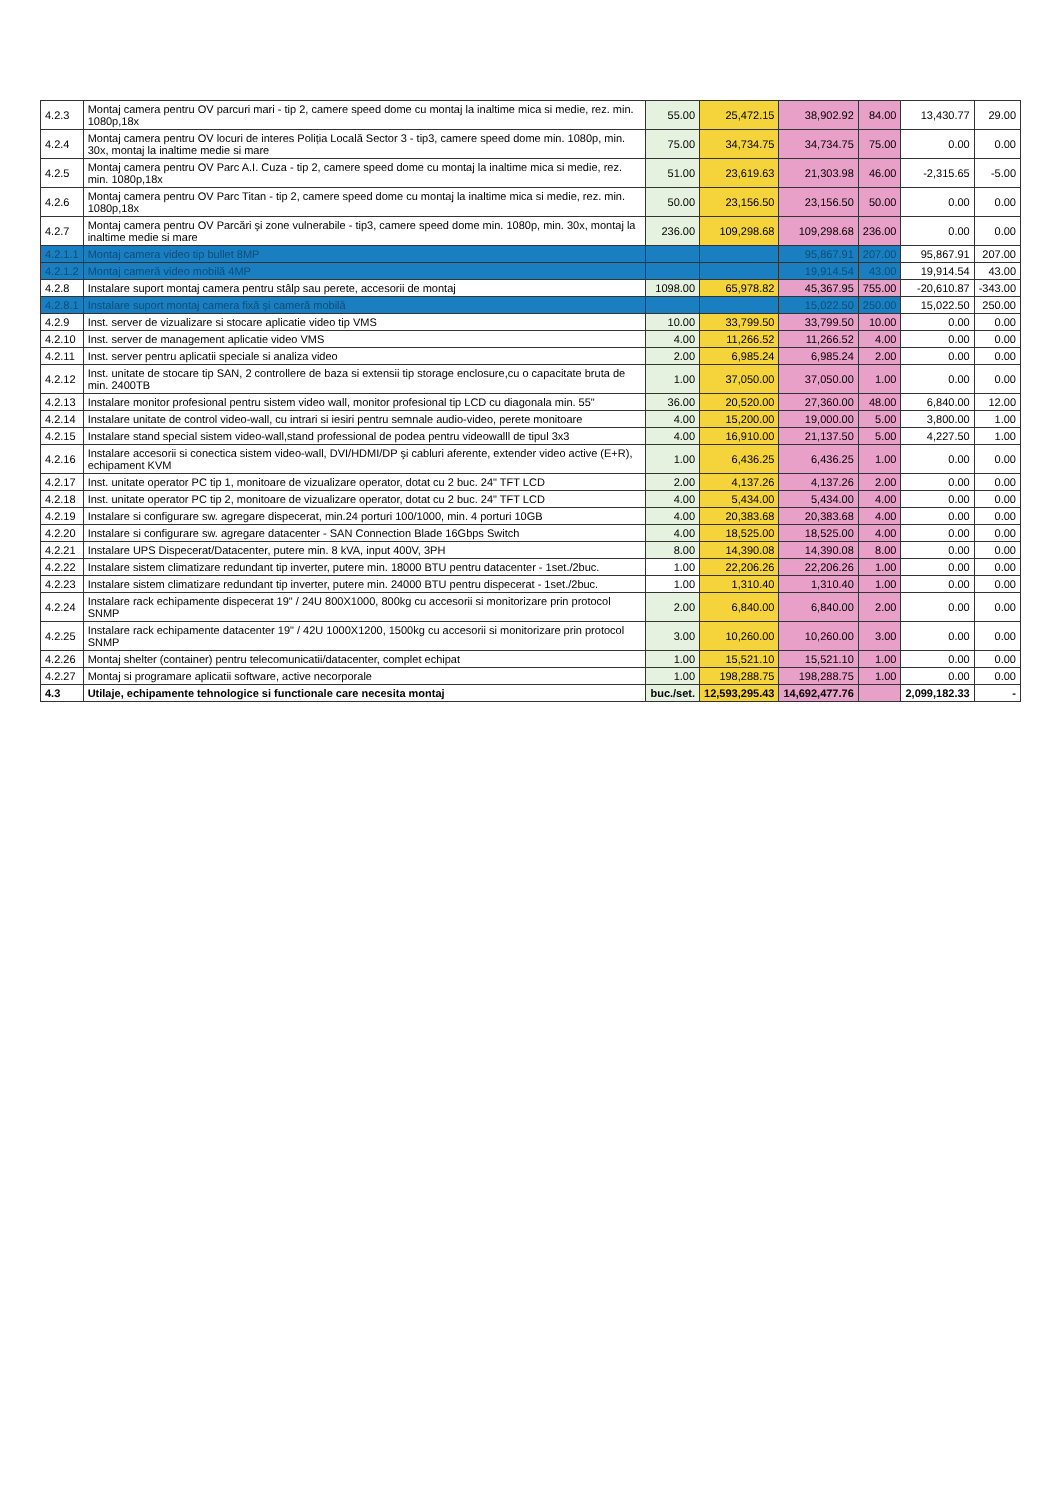| 4.2.3 | Montaj camera pentru OV parcuri mari - tip 2, camere speed dome cu montaj la inaltime mica si medie, rez. min. 1080p,18x | 55.00 | 25,472.15 | 38,902.92 | 84.00 | 13,430.77 | 29.00 |
| 4.2.4 | Montaj camera pentru OV locuri de interes Poliția Locală Sector 3 - tip3, camere speed dome min. 1080p, min. 30x, montaj la inaltime medie si mare | 75.00 | 34,734.75 | 34,734.75 | 75.00 | 0.00 | 0.00 |
| 4.2.5 | Montaj camera pentru OV Parc A.I. Cuza - tip 2, camere speed dome cu montaj la inaltime mica si medie, rez. min. 1080p,18x | 51.00 | 23,619.63 | 21,303.98 | 46.00 | -2,315.65 | -5.00 |
| 4.2.6 | Montaj camera pentru OV Parc Titan - tip 2, camere speed dome cu montaj la inaltime mica si medie, rez. min. 1080p,18x | 50.00 | 23,156.50 | 23,156.50 | 50.00 | 0.00 | 0.00 |
| 4.2.7 | Montaj camera pentru OV Parcări şi zone vulnerabile - tip3, camere speed dome min. 1080p, min. 30x, montaj la inaltime medie si mare | 236.00 | 109,298.68 | 109,298.68 | 236.00 | 0.00 | 0.00 |
| 4.2.1.1 | Montaj camera video tip bullet 8MP | | | 95,867.91 | 207.00 | 95,867.91 | 207.00 |
| 4.2.1.2 | Montaj cameră video mobilă 4MP | | | 19,914.54 | 43.00 | 19,914.54 | 43.00 |
| 4.2.8 | Instalare suport montaj camera pentru stâlp sau perete, accesorii de montaj | 1098.00 | 65,978.82 | 45,367.95 | 755.00 | -20,610.87 | -343.00 |
| 4.2.8.1 | Instalare suport montaj camera fixă şi cameră mobilă | | | 15,022.50 | 250.00 | 15,022.50 | 250.00 |
| 4.2.9 | Inst. server de vizualizare si stocare aplicatie video tip VMS | 10.00 | 33,799.50 | 33,799.50 | 10.00 | 0.00 | 0.00 |
| 4.2.10 | Inst. server de management aplicatie video VMS | 4.00 | 11,266.52 | 11,266.52 | 4.00 | 0.00 | 0.00 |
| 4.2.11 | Inst. server pentru aplicatii speciale si analiza video | 2.00 | 6,985.24 | 6,985.24 | 2.00 | 0.00 | 0.00 |
| 4.2.12 | Inst. unitate de stocare tip SAN, 2 controllere de baza si extensii tip storage enclosure,cu o capacitate bruta de min. 2400TB | 1.00 | 37,050.00 | 37,050.00 | 1.00 | 0.00 | 0.00 |
| 4.2.13 | Instalare monitor profesional pentru sistem video wall, monitor profesional tip LCD cu diagonala min. 55" | 36.00 | 20,520.00 | 27,360.00 | 48.00 | 6,840.00 | 12.00 |
| 4.2.14 | Instalare unitate de control video-wall, cu intrari si iesiri pentru semnale audio-video, perete monitoare | 4.00 | 15,200.00 | 19,000.00 | 5.00 | 3,800.00 | 1.00 |
| 4.2.15 | Instalare stand special sistem video-wall,stand professional de podea pentru videowalll de tipul 3x3 | 4.00 | 16,910.00 | 21,137.50 | 5.00 | 4,227.50 | 1.00 |
| 4.2.16 | Instalare accesorii si conectica sistem video-wall, DVI/HDMI/DP şi cabluri aferente, extender video active (E+R), echipament KVM | 1.00 | 6,436.25 | 6,436.25 | 1.00 | 0.00 | 0.00 |
| 4.2.17 | Inst. unitate operator PC tip 1, monitoare de vizualizare operator, dotat cu 2 buc. 24" TFT LCD | 2.00 | 4,137.26 | 4,137.26 | 2.00 | 0.00 | 0.00 |
| 4.2.18 | Inst. unitate operator PC tip 2, monitoare de vizualizare operator, dotat cu 2 buc. 24" TFT LCD | 4.00 | 5,434.00 | 5,434.00 | 4.00 | 0.00 | 0.00 |
| 4.2.19 | Instalare si configurare sw. agregare dispecerat, min.24 porturi 100/1000, min. 4 porturi 10GB | 4.00 | 20,383.68 | 20,383.68 | 4.00 | 0.00 | 0.00 |
| 4.2.20 | Instalare si configurare sw. agregare datacenter - SAN Connection Blade 16Gbps Switch | 4.00 | 18,525.00 | 18,525.00 | 4.00 | 0.00 | 0.00 |
| 4.2.21 | Instalare UPS Dispecerat/Datacenter, putere min. 8 kVA, input 400V, 3PH | 8.00 | 14,390.08 | 14,390.08 | 8.00 | 0.00 | 0.00 |
| 4.2.22 | Instalare sistem climatizare redundant tip inverter, putere min. 18000 BTU pentru datacenter - 1set./2buc. | 1.00 | 22,206.26 | 22,206.26 | 1.00 | 0.00 | 0.00 |
| 4.2.23 | Instalare sistem climatizare redundant tip inverter, putere min. 24000 BTU pentru dispecerat - 1set./2buc. | 1.00 | 1,310.40 | 1,310.40 | 1.00 | 0.00 | 0.00 |
| 4.2.24 | Instalare rack echipamente dispecerat 19" / 24U 800X1000, 800kg cu accesorii si monitorizare prin protocol SNMP | 2.00 | 6,840.00 | 6,840.00 | 2.00 | 0.00 | 0.00 |
| 4.2.25 | Instalare rack echipamente datacenter 19" / 42U 1000X1200, 1500kg cu accesorii si monitorizare prin protocol SNMP | 3.00 | 10,260.00 | 10,260.00 | 3.00 | 0.00 | 0.00 |
| 4.2.26 | Montaj shelter (container) pentru telecomunicatii/datacenter, complet echipat | 1.00 | 15,521.10 | 15,521.10 | 1.00 | 0.00 | 0.00 |
| 4.2.27 | Montaj si programare aplicatii software, active necorporale | 1.00 | 198,288.75 | 198,288.75 | 1.00 | 0.00 | 0.00 |
| 4.3 | Utilaje, echipamente tehnologice si functionale care necesita montaj | buc./set. | 12,593,295.43 | 14,692,477.76 | | 2,099,182.33 | - |